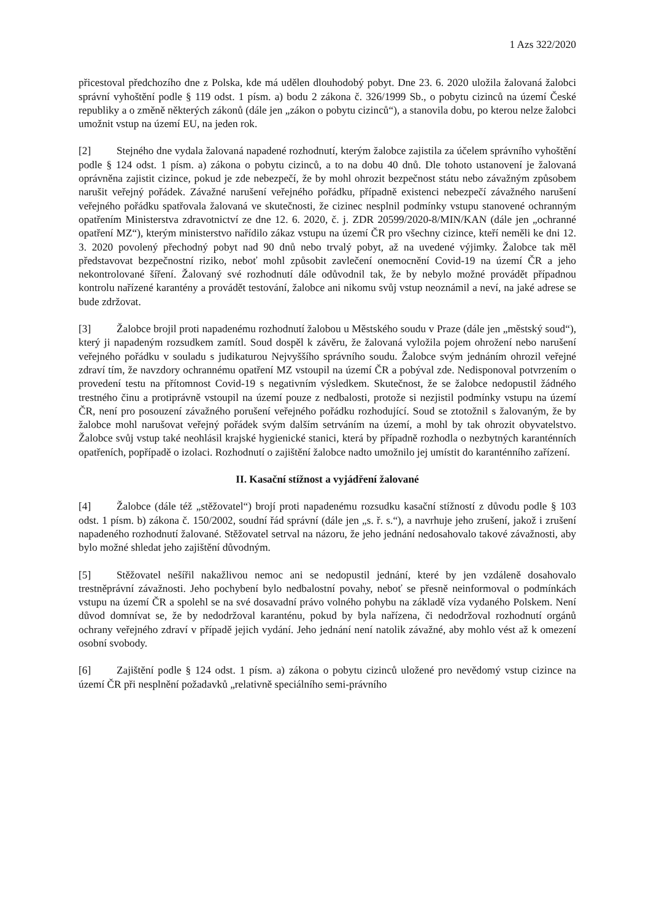1 Azs 322/2020
přicestoval předchozího dne z Polska, kde má udělen dlouhodobý pobyt. Dne 23. 6. 2020 uložila žalovaná žalobci správní vyhoštění podle § 119 odst. 1 písm. a) bodu 2 zákona č. 326/1999 Sb., o pobytu cizinců na území České republiky a o změně některých zákonů (dále jen „zákon o pobytu cizinců“), a stanovila dobu, po kterou nelze žalobci umožnit vstup na území EU, na jeden rok.
[2] Stejného dne vydala žalovaná napadené rozhodnutí, kterým žalobce zajistila za účelem správního vyhoštění podle § 124 odst. 1 písm. a) zákona o pobytu cizinců, a to na dobu 40 dnů. Dle tohoto ustanovení je žalovaná oprávněna zajistit cizince, pokud je zde nebezpečí, že by mohl ohrozit bezpečnost státu nebo závažným způsobem narušit veřejný pořádek. Závažné narušení veřejného pořádku, případně existenci nebezpečí závažného narušení veřejného pořádku spatřovala žalovaná ve skutečnosti, že cizinec nesplnil podmínky vstupu stanovené ochranným opatřením Ministerstva zdravotnictví ze dne 12. 6. 2020, č. j. ZDR 20599/2020-8/MIN/KAN (dále jen „ochranné opatření MZ“), kterým ministerstvo nařídilo zákaz vstupu na území ČR pro všechny cizince, kteří neměli ke dni 12. 3. 2020 povolený přechodný pobyt nad 90 dnů nebo trvalý pobyt, až na uvedené výjimky. Žalobce tak měl představovat bezpečnostní riziko, neboť mohl způsobit zavlečení onemocnění Covid-19 na území ČR a jeho nekontrolované šíření. Žalovaný své rozhodnutí dále odůvodnil tak, že by nebylo možné provádět případnou kontrolu nařízené karantény a provádět testování, žalobce ani nikomu svůj vstup neoznámil a neví, na jaké adrese se bude zdržovat.
[3] Žalobce brojil proti napadenému rozhodnutí žalobou u Městského soudu v Praze (dále jen „městský soud“), který ji napadeným rozsudkem zamítl. Soud dospěl k závěru, že žalovaná vyložila pojem ohrožení nebo narušení veřejného pořádku v souladu s judikaturou Nejvyššího správního soudu. Žalobce svým jednáním ohrozil veřejné zdraví tím, že navzdory ochrannému opatření MZ vstoupil na území ČR a pobýval zde. Nedisponoval potvrzením o provedení testu na přítomnost Covid-19 s negativním výsledkem. Skutečnost, že se žalobce nedopustil žádného trestného činu a protiprávně vstoupil na území pouze z nedbalosti, protože si nezjistil podmínky vstupu na území ČR, není pro posouzení závažného porušení veřejného pořádku rozhodující. Soud se ztotožnil s žalovaným, že by žalobce mohl narušovat veřejný pořádek svým dalším setrváním na území, a mohl by tak ohrozit obyvatelstvo. Žalobce svůj vstup také neohlásil krajské hygienické stanici, která by případně rozhodla o nezbytných karanténních opatřeních, popřípadě o izolaci. Rozhodnutí o zajištění žalobce nadto umožnilo jej umístit do karanténního zařízení.
II. Kasační stížnost a vyjádření žalované
[4] Žalobce (dále též „stěžovatel“) brojí proti napadenému rozsudku kasační stížností z důvodu podle § 103 odst. 1 písm. b) zákona č. 150/2002, soudní řád správní (dále jen „s. ř. s.“), a navrhuje jeho zrušení, jakož i zrušení napadeného rozhodnutí žalované. Stěžovatel setrval na názoru, že jeho jednání nedosahovalo takové závažnosti, aby bylo možné shledat jeho zajištění důvodným.
[5] Stěžovatel nešířil nakažlivou nemoc ani se nedopustil jednání, které by jen vzdáleně dosahovalo trestněprávní závažnosti. Jeho pochybení bylo nedbalostní povahy, neboť se přesně neinformoval o podmínkách vstupu na území ČR a spolehl se na své dosavadní právo volného pohybu na základě víza vydaného Polskem. Není důvod domnívat se, že by nedodržoval karanténu, pokud by byla nařízena, či nedodržoval rozhodnutí orgánů ochrany veřejného zdraví v případě jejich vydání. Jeho jednání není natolik závažné, aby mohlo vést až k omezení osobní svobody.
[6] Zajištění podle § 124 odst. 1 písm. a) zákona o pobytu cizinců uložené pro nevědomý vstup cizince na území ČR při nesplnění požadavků „relativně speciálního semi-právního